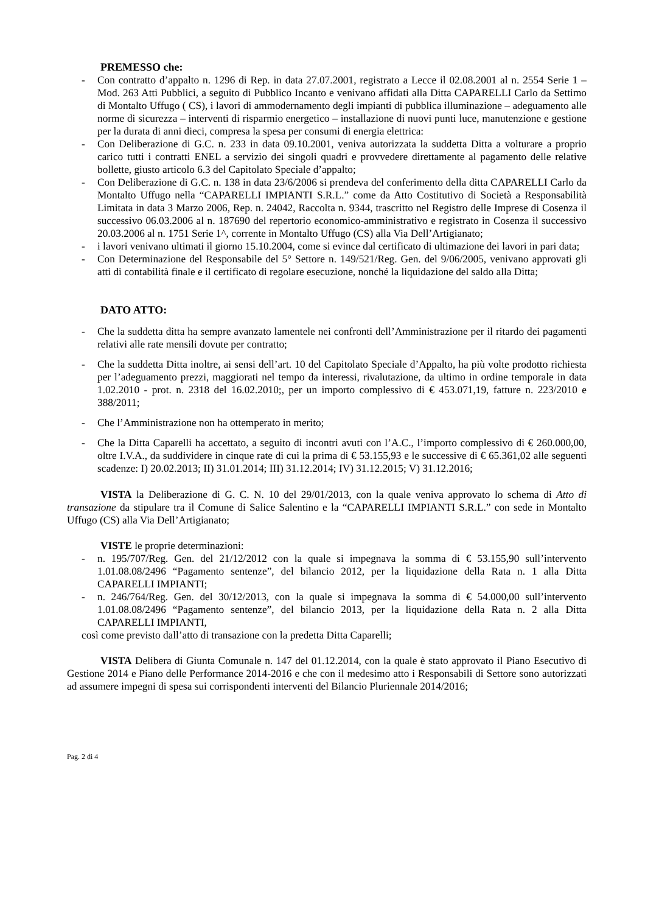PREMESSO che:
- Con contratto d’appalto n. 1296 di Rep. in data 27.07.2001, registrato a Lecce il 02.08.2001 al n. 2554 Serie 1 – Mod. 263 Atti Pubblici, a seguito di Pubblico Incanto e venivano affidati alla Ditta CAPARELLI Carlo da Settimo di Montalto Uffugo ( CS), i lavori di ammodernamento degli impianti di pubblica illuminazione – adeguamento alle norme di sicurezza – interventi di risparmio energetico – installazione di nuovi punti luce, manutenzione e gestione per la durata di anni dieci, compresa la spesa per consumi di energia elettrica:
- Con Deliberazione di G.C. n. 233 in data 09.10.2001, veniva autorizzata la suddetta Ditta a volturare a proprio carico tutti i contratti ENEL a servizio dei singoli quadri e provvedere direttamente al pagamento delle relative bollette, giusto articolo 6.3 del Capitolato Speciale d’appalto;
- Con Deliberazione di G.C. n. 138 in data 23/6/2006 si prendeva del conferimento della ditta CAPARELLI Carlo da Montalto Uffugo nella “CAPARELLI IMPIANTI S.R.L.” come da Atto Costitutivo di Società a Responsabilità Limitata in data 3 Marzo 2006, Rep. n. 24042, Raccolta n. 9344, trascritto nel Registro delle Imprese di Cosenza il successivo 06.03.2006 al n. 187690 del repertorio economico-amministrativo e registrato in Cosenza il successivo 20.03.2006 al n. 1751 Serie 1^, corrente in Montalto Uffugo (CS) alla Via Dell’Artigianato;
- i lavori venivano ultimati il giorno 15.10.2004, come si evince dal certificato di ultimazione dei lavori in pari data;
- Con Determinazione del Responsabile del 5° Settore n. 149/521/Reg. Gen. del 9/06/2005, venivano approvati gli atti di contabilità finale e il certificato di regolare esecuzione, nonché la liquidazione del saldo alla Ditta;
DATO ATTO:
- Che la suddetta ditta ha sempre avanzato lamentele nei confronti dell’Amministrazione per il ritardo dei pagamenti relativi alle rate mensili dovute per contratto;
- Che la suddetta Ditta inoltre, ai sensi dell’art. 10 del Capitolato Speciale d’Appalto, ha più volte prodotto richiesta per l’adeguamento prezzi, maggiorati nel tempo da interessi, rivalutazione, da ultimo in ordine temporale in data 1.02.2010 - prot. n. 2318 del 16.02.2010;, per un importo complessivo di € 453.071,19, fatture n. 223/2010 e 388/2011;
- Che l’Amministrazione non ha ottemperato in merito;
- Che la Ditta Caparelli ha accettato, a seguito di incontri avuti con l’A.C., l’importo complessivo di € 260.000,00, oltre I.V.A., da suddividere in cinque rate di cui la prima di € 53.155,93 e le successive di € 65.361,02 alle seguenti scadenze: I) 20.02.2013; II) 31.01.2014; III) 31.12.2014; IV) 31.12.2015; V) 31.12.2016;
VISTA la Deliberazione di G. C. N. 10 del 29/01/2013, con la quale veniva approvato lo schema di Atto di transazione da stipulare tra il Comune di Salice Salentino e la “CAPARELLI IMPIANTI S.R.L.” con sede in Montalto Uffugo (CS) alla Via Dell’Artigianato;
VISTE le proprie determinazioni:
- n. 195/707/Reg. Gen. del 21/12/2012 con la quale si impegnava la somma di € 53.155,90 sull’intervento 1.01.08.08/2496 “Pagamento sentenze”, del bilancio 2012, per la liquidazione della Rata n. 1 alla Ditta CAPARELLI IMPIANTI;
- n. 246/764/Reg. Gen. del 30/12/2013, con la quale si impegnava la somma di € 54.000,00 sull’intervento 1.01.08.08/2496 “Pagamento sentenze”, del bilancio 2013, per la liquidazione della Rata n. 2 alla Ditta CAPARELLI IMPIANTI,
così come previsto dall’atto di transazione con la predetta Ditta Caparelli;
VISTA Delibera di Giunta Comunale n. 147 del 01.12.2014, con la quale è stato approvato il Piano Esecutivo di Gestione 2014 e Piano delle Performance 2014-2016 e che con il medesimo atto i Responsabili di Settore sono autorizzati ad assumere impegni di spesa sui corrispondenti interventi del Bilancio Pluriennale 2014/2016;
Pag. 2 di 4